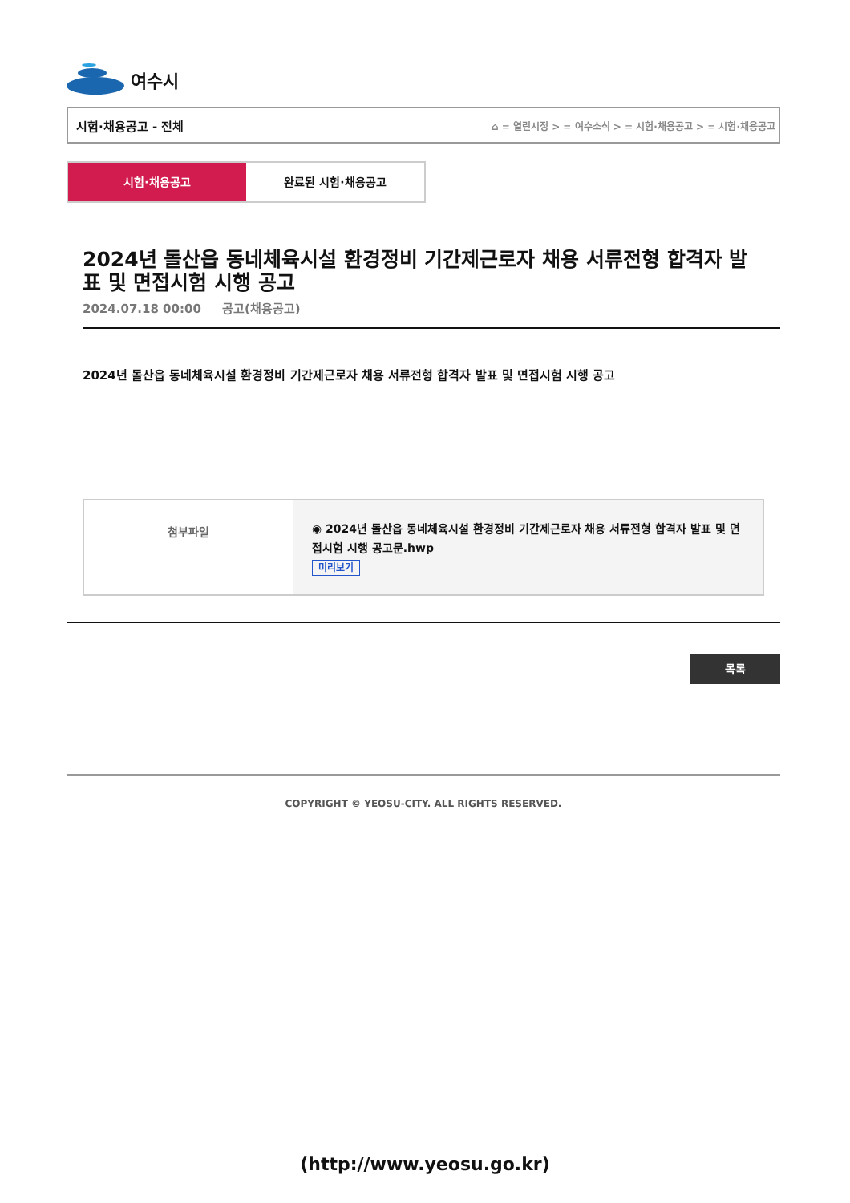여수시
시험·채용공고 - 전체 ⌂ = 열린시정 > = 여수소식 > = 시험·채용공고 > = 시험·채용공고
시험·채용공고 완료된 시험·채용공고
2024년 돌산읍 동네체육시설 환경정비 기간제근로자 채용 서류전형 합격자 발표 및 면접시험 시행 공고
2024.07.18 00:00 공고(채용공고)
2024년 돌산읍 동네체육시설 환경정비 기간제근로자 채용 서류전형 합격자 발표 및 면접시험 시행 공고
| 첨부파일 | ◉ 2024년 돌산읍 동네체육시설 환경정비 기간제근로자 채용 서류전형 합격자 발표 및 면접시험 시행 공고문.hwp 미리보기 |
목록
COPYRIGHT © YEOSU-CITY. ALL RIGHTS RESERVED.
(http://www.yeosu.go.kr)